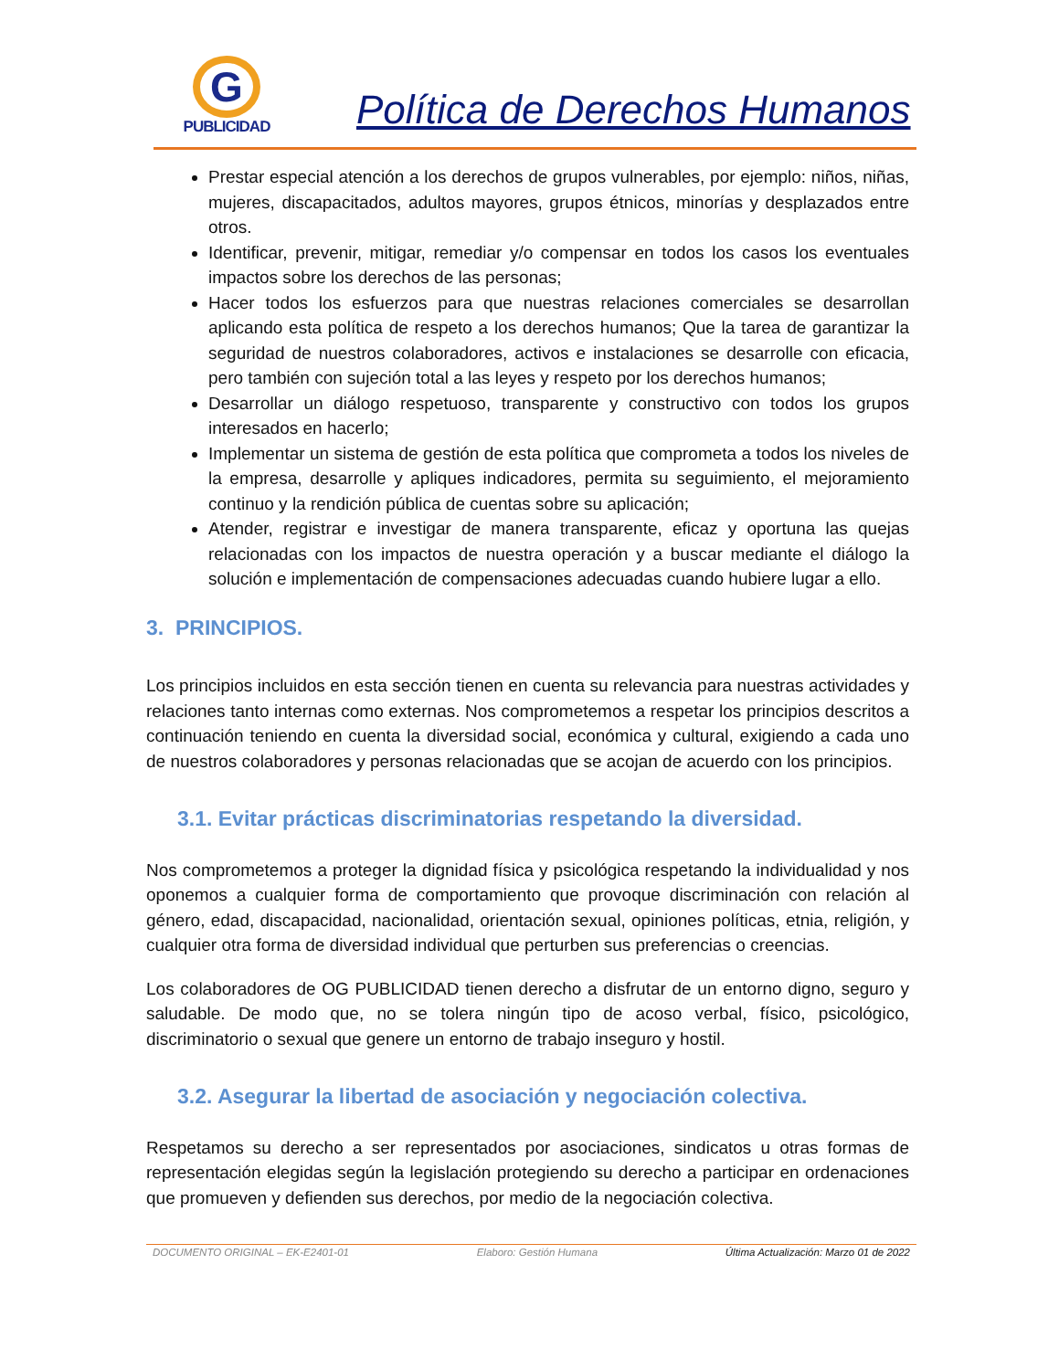G
PUBLICIDAD
Política de Derechos Humanos
Prestar especial atención a los derechos de grupos vulnerables, por ejemplo: niños, niñas, mujeres, discapacitados, adultos mayores, grupos étnicos, minorías y desplazados entre otros.
Identificar, prevenir, mitigar, remediar y/o compensar en todos los casos los eventuales impactos sobre los derechos de las personas;
Hacer todos los esfuerzos para que nuestras relaciones comerciales se desarrollan aplicando esta política de respeto a los derechos humanos; Que la tarea de garantizar la seguridad de nuestros colaboradores, activos e instalaciones se desarrolle con eficacia, pero también con sujeción total a las leyes y respeto por los derechos humanos;
Desarrollar un diálogo respetuoso, transparente y constructivo con todos los grupos interesados en hacerlo;
Implementar un sistema de gestión de esta política que comprometa a todos los niveles de la empresa, desarrolle y apliques indicadores, permita su seguimiento, el mejoramiento continuo y la rendición pública de cuentas sobre su aplicación;
Atender, registrar e investigar de manera transparente, eficaz y oportuna las quejas relacionadas con los impactos de nuestra operación y a buscar mediante el diálogo la solución e implementación de compensaciones adecuadas cuando hubiere lugar a ello.
3. PRINCIPIOS.
Los principios incluidos en esta sección tienen en cuenta su relevancia para nuestras actividades y relaciones tanto internas como externas. Nos comprometemos a respetar los principios descritos a continuación teniendo en cuenta la diversidad social, económica y cultural, exigiendo a cada uno de nuestros colaboradores y personas relacionadas que se acojan de acuerdo con los principios.
3.1. Evitar prácticas discriminatorias respetando la diversidad.
Nos comprometemos a proteger la dignidad física y psicológica respetando la individualidad y nos oponemos a cualquier forma de comportamiento que provoque discriminación con relación al género, edad, discapacidad, nacionalidad, orientación sexual, opiniones políticas, etnia, religión, y cualquier otra forma de diversidad individual que perturben sus preferencias o creencias.
Los colaboradores de OG PUBLICIDAD tienen derecho a disfrutar de un entorno digno, seguro y saludable. De modo que, no se tolera ningún tipo de acoso verbal, físico, psicológico, discriminatorio o sexual que genere un entorno de trabajo inseguro y hostil.
3.2. Asegurar la libertad de asociación y negociación colectiva.
Respetamos su derecho a ser representados por asociaciones, sindicatos u otras formas de representación elegidas según la legislación protegiendo su derecho a participar en ordenaciones que promueven y defienden sus derechos, por medio de la negociación colectiva.
DOCUMENTO ORIGINAL – EK-E2401-01 Elaboro: Gestión Humana Última Actualización: Marzo 01 de 2022